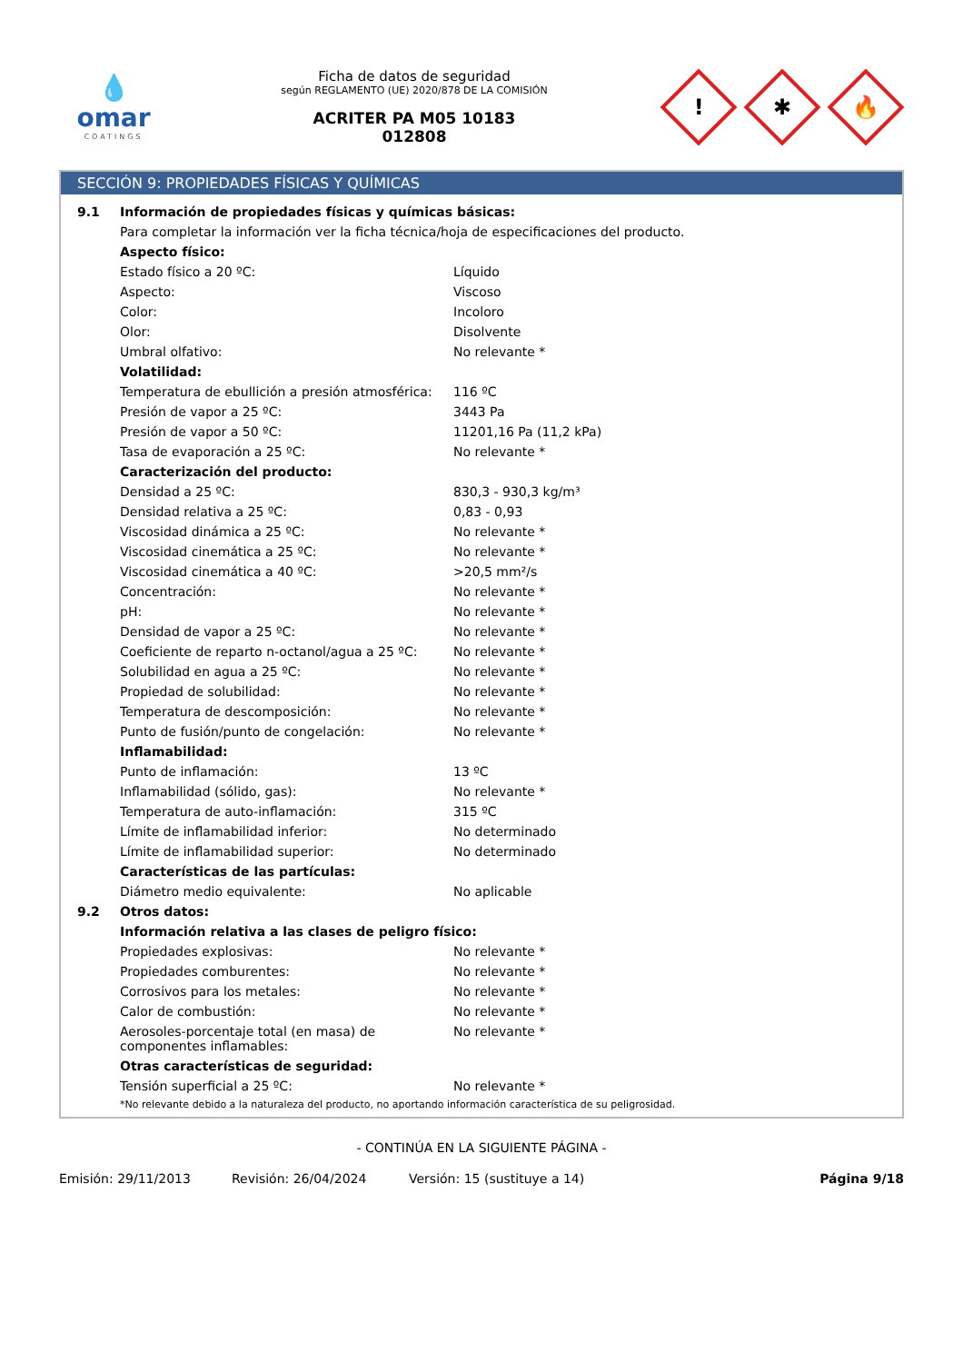💧
omar
COATINGS
Ficha de datos de seguridad
según REGLAMENTO (UE) 2020/878 DE LA COMISIÓN
ACRITER PA M05 10183
012808
!
✱
🔥
SECCIÓN 9: PROPIEDADES FÍSICAS Y QUÍMICAS
| 9.1 | Información de propiedades físicas y químicas básicas: | |
| | Para completar la información ver la ficha técnica/hoja de especificaciones del producto. | |
| | Aspecto físico: | |
| | Estado físico a 20 ºC: | Líquido |
| | Aspecto: | Viscoso |
| | Color: | Incoloro |
| | Olor: | Disolvente |
| | Umbral olfativo: | No relevante * |
| | Volatilidad: | |
| | Temperatura de ebullición a presión atmosférica: | 116 ºC |
| | Presión de vapor a 25 ºC: | 3443 Pa |
| | Presión de vapor a 50 ºC: | 11201,16 Pa (11,2 kPa) |
| | Tasa de evaporación a 25 ºC: | No relevante * |
| | Caracterización del producto: | |
| | Densidad a 25 ºC: | 830,3 - 930,3 kg/m³ |
| | Densidad relativa a 25 ºC: | 0,83 - 0,93 |
| | Viscosidad dinámica a 25 ºC: | No relevante * |
| | Viscosidad cinemática a 25 ºC: | No relevante * |
| | Viscosidad cinemática a 40 ºC: | >20,5 mm²/s |
| | Concentración: | No relevante * |
| | pH: | No relevante * |
| | Densidad de vapor a 25 ºC: | No relevante * |
| | Coeficiente de reparto n-octanol/agua a 25 ºC: | No relevante * |
| | Solubilidad en agua a 25 ºC: | No relevante * |
| | Propiedad de solubilidad: | No relevante * |
| | Temperatura de descomposición: | No relevante * |
| | Punto de fusión/punto de congelación: | No relevante * |
| | Inflamabilidad: | |
| | Punto de inflamación: | 13 ºC |
| | Inflamabilidad (sólido, gas): | No relevante * |
| | Temperatura de auto-inflamación: | 315 ºC |
| | Límite de inflamabilidad inferior: | No determinado |
| | Límite de inflamabilidad superior: | No determinado |
| | Características de las partículas: | |
| | Diámetro medio equivalente: | No aplicable |
| 9.2 | Otros datos: | |
| | Información relativa a las clases de peligro físico: | |
| | Propiedades explosivas: | No relevante * |
| | Propiedades comburentes: | No relevante * |
| | Corrosivos para los metales: | No relevante * |
| | Calor de combustión: | No relevante * |
| | Aerosoles-porcentaje total (en masa) de componentes inflamables: | No relevante * |
| | Otras características de seguridad: | |
| | Tensión superficial a 25 ºC: | No relevante * |
| | *No relevante debido a la naturaleza del producto, no aportando información característica de su peligrosidad. | |
- CONTINÚA EN LA SIGUIENTE PÁGINA -
Emisión: 29/11/2013 Revisión: 26/04/2024 Versión: 15 (sustituye a 14) Página 9/18